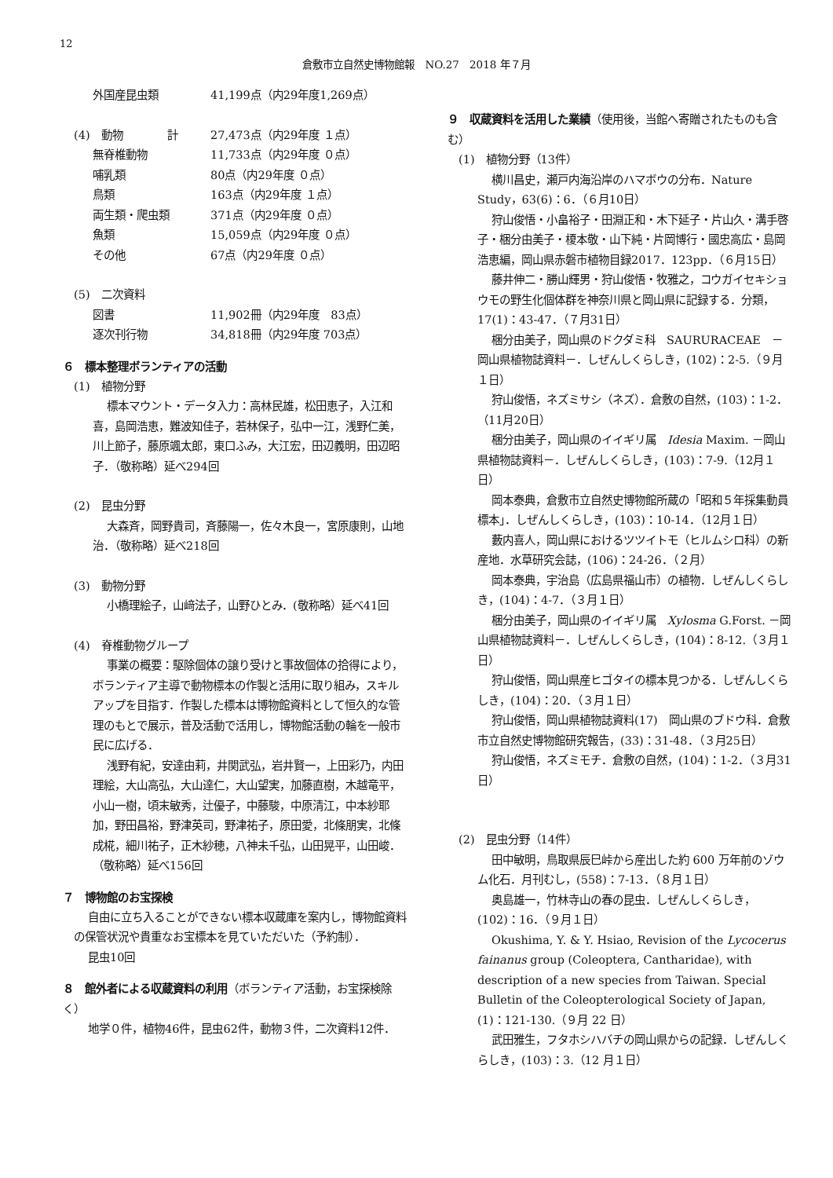12
倉敷市立自然史博物館報　NO.27　2018 年７月
外国産昆虫類 41,199点（内29年度1,269点）
(4)　動物　　　　計 27,473点（内29年度 １点）
無脊椎動物 11,733点（内29年度 ０点）
哺乳類 80点（内29年度 ０点）
鳥類 163点（内29年度 １点）
両生類・爬虫類 371点（内29年度 ０点）
魚類 15,059点（内29年度 ０点）
その他 67点（内29年度 ０点）
(5)　二次資料
図書 11,902冊（内29年度　83点）
逐次刊行物 34,818冊（内29年度 703点）
６　標本整理ボランティアの活動
(1)　植物分野
標本マウント・データ入力：高林民雄，松田恵子，入江和喜，島岡浩恵，難波知佳子，若林保子，弘中一江，浅野仁美，川上節子，藤原颯太郎，東口ふみ，大江宏，田辺義明，田辺昭子．（敬称略）延べ294回
(2)　昆虫分野
大森斉，岡野貴司，斉藤陽一，佐々木良一，宮原康則，山地治．（敬称略）延べ218回
(3)　動物分野
小橋理絵子，山﨑法子，山野ひとみ．(敬称略）延べ41回
(4)　脊椎動物グループ
事業の概要：駆除個体の譲り受けと事故個体の拾得により，ボランティア主導で動物標本の作製と活用に取り組み，スキルアップを目指す．作製した標本は博物館資料として恒久的な管理のもとで展示，普及活動で活用し，博物館活動の輪を一般市民に広げる．
浅野有紀，安達由莉，井関武弘，岩井賢一，上田彩乃，内田理絵，大山高弘，大山達仁，大山望実，加藤直樹，木越竜平，小山一樹，頃末敏秀，辻優子，中藤駿，中原清江，中本紗耶加，野田昌裕，野津英司，野津祐子，原田愛，北條朋実，北條成椛，細川祐子，正木紗穂，八神未千弘，山田晃平，山田峻．（敬称略）延べ156回
７　博物館のお宝探検
自由に立ち入ることができない標本収蔵庫を案内し，博物館資料の保管状況や貴重なお宝標本を見ていただいた（予約制）．
昆虫10回
８　館外者による収蔵資料の利用（ボランティア活動，お宝探検除く）
地学０件，植物46件，昆虫62件，動物３件，二次資料12件．
９　収蔵資料を活用した業績（使用後，当館へ寄贈されたものも含む）
(1)　植物分野（13件）
横川昌史，瀬戸内海沿岸のハマボウの分布．Nature Study，63(6)：6．（６月10日）
狩山俊悟・小畠裕子・田淵正和・木下延子・片山久・溝手啓子・梱分由美子・榎本敬・山下純・片岡博行・國忠高広・島岡浩恵編，岡山県赤磐市植物目録2017．123pp．（６月15日）
藤井伸二・勝山輝男・狩山俊悟・牧雅之，コウガイセキショウモの野生化個体群を神奈川県と岡山県に記録する．分類，17(1)：43-47．（７月31日）
梱分由美子，岡山県のドクダミ科　SAURURACEAE　－岡山県植物誌資料－．しぜんしくらしき，(102)：2-5.（９月１日）
狩山俊悟，ネズミサシ（ネズ）．倉敷の自然，(103)：1-2．（11月20日）
梱分由美子，岡山県のイイギリ属　Idesia Maxim. －岡山県植物誌資料－．しぜんしくらしき，(103)：7-9.（12月１日）
岡本泰典，倉敷市立自然史博物館所蔵の「昭和５年採集動員標本」．しぜんしくらしき，(103)：10-14．（12月１日）
藪内喜人，岡山県におけるツツイトモ（ヒルムシロ科）の新産地．水草研究会誌，(106)：24-26．（２月）
岡本泰典，宇治島（広島県福山市）の植物．しぜんしくらしき，(104)：4-7．（３月１日）
梱分由美子，岡山県のイイギリ属　Xylosma G.Forst. －岡山県植物誌資料－．しぜんしくらしき，(104)：8-12.（３月１日）
狩山俊悟，岡山県産ヒゴタイの標本見つかる．しぜんしくらしき，(104)：20．（３月１日）
狩山俊悟，岡山県植物誌資料(17)　岡山県のブドウ科．倉敷市立自然史博物館研究報告，(33)：31-48．（３月25日）
狩山俊悟，ネズミモチ．倉敷の自然，(104)：1-2．（３月31日）
(2)　昆虫分野（14件）
田中敏明，鳥取県辰巳峠から産出した約 600 万年前のゾウム化石．月刊むし，(558)：7-13．（８月１日）
奥島雄一，竹林寺山の春の昆虫．しぜんしくらしき，(102)：16．（９月１日）
Okushima, Y. & Y. Hsiao, Revision of the Lycocerus fainanus group (Coleoptera, Cantharidae), with description of a new species from Taiwan. Special Bulletin of the Coleopterological Society of Japan, (1)：121-130.（９月 22 日）
武田雅生，フタホシハバチの岡山県からの記録．しぜんしくらしき，(103)：3.（12 月１日）